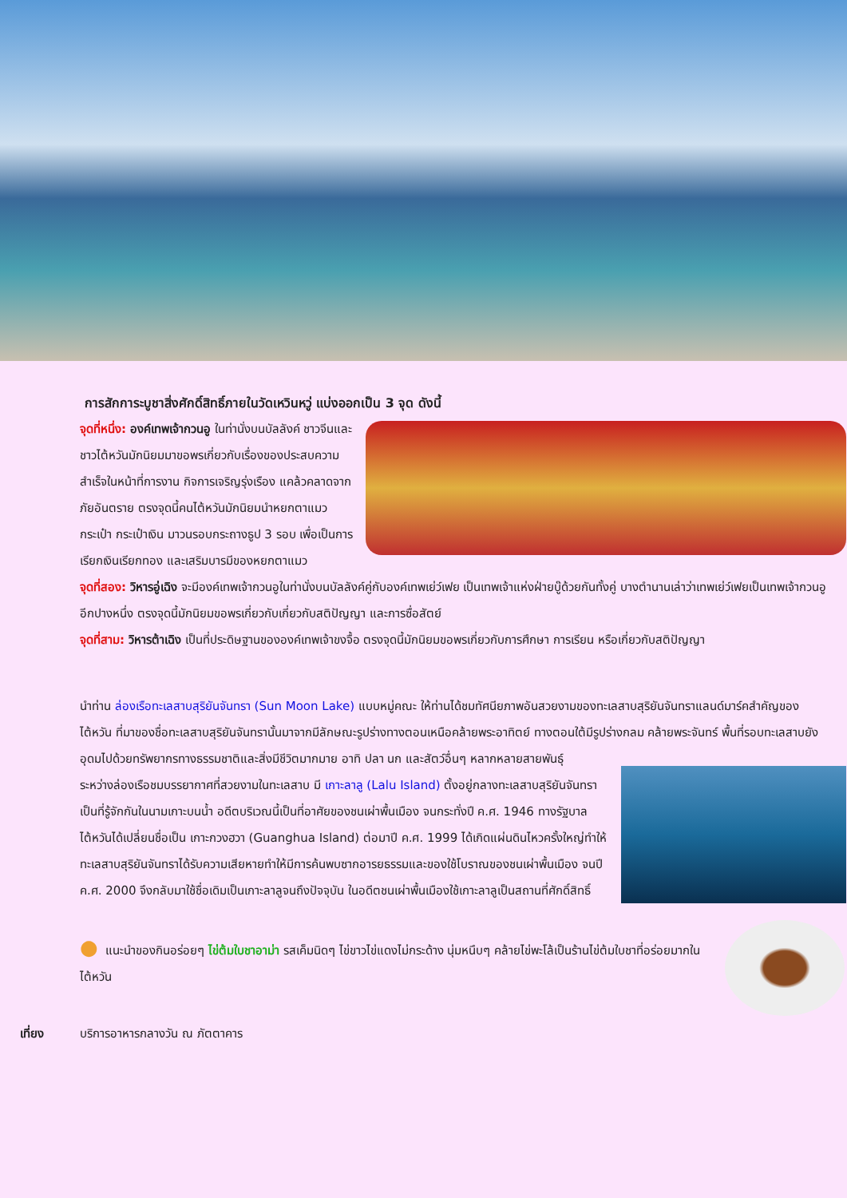การสักการะบูชาสิ่งศักดิ์สิทธิ์ภายในวัดเหวินหวู่ แบ่งออกเป็น 3 จุด ดังนี้
จุดที่หนึ่ง: องค์เทพเจ้ากวนอู ในท่านั่งบนบัลลังค์ ชาวจีนและชาวไต้หวันมักนิยมมาขอพรเกี่ยวกับเรื่องของประสบความสำเร็จในหน้าที่การงาน กิจการเจริญรุ่งเรือง แคล้วคลาดจากภัยอันตราย ตรงจุดนี้คนไต้หวันมักนิยมนำหยกตาแมว กระเป๋า กระเป๋าเงิน มาวนรอบกระถางธูป 3 รอบ เพื่อเป็นการเรียกเงินเรียกทอง และเสริมบารมีของหยกตาแมว
จุดที่สอง: วิหารอู่เฉิง จะมีองค์เทพเจ้ากวนอูในท่านั่งบนบัลลังค์คู่กับองค์เทพเย่ว์เฟย เป็นเทพเจ้าแห่งฝ่ายบู๊ด้วยกันทั้งคู่ บางตำนานเล่าว่าเทพเย่ว์เฟยเป็นเทพเจ้ากวนอูอีกปางหนึ่ง ตรงจุดนี้มักนิยมขอพรเกี่ยวกับเกี่ยวกับสติปัญญา และการซื่อสัตย์
จุดที่สาม: วิหารต้าเฉิง เป็นที่ประดิษฐานขององค์เทพเจ้าขงจื้อ ตรงจุดนี้มักนิยมขอพรเกี่ยวกับการศึกษา การเรียน หรือเกี่ยวกับสติปัญญา
นำท่าน ล่องเรือทะเลสาบสุริยันจันทรา (Sun Moon Lake) แบบหมู่คณะ ให้ท่านได้ชมทัศนียภาพอันสวยงามของทะเลสาบสุริยันจันทราแลนด์มาร์คสำคัญของไต้หวัน ที่มาของชื่อทะเลสาบสุริยันจันทรานั้นมาจากมีลักษณะรูปร่างทางตอนเหนือคล้ายพระอาทิตย์ ทางตอนใต้มีรูปร่างกลม คล้ายพระจันทร์ พื้นที่รอบทะเลสาบยังอุดมไปด้วยทรัพยากรทางธรรมชาติและสิ่งมีชีวิตมากมาย อาทิ ปลา นก และสัตว์อื่นๆ หลากหลายสายพันธุ์
ระหว่างล่องเรือชมบรรยากาศที่สวยงามในทะเลสาบ มี เกาะลาลู (Lalu Island) ตั้งอยู่กลางทะเลสาบสุริยันจันทรา เป็นที่รู้จักกันในนามเกาะบนน้ำ อดีตบริเวณนี้เป็นที่อาศัยของชนเผ่าพื้นเมือง จนกระทั่งปี ค.ศ. 1946 ทางรัฐบาลไต้หวันได้เปลี่ยนชื่อเป็น เกาะกวงฮวา (Guanghua Island) ต่อมาปี ค.ศ. 1999 ได้เกิดแผ่นดินไหวครั้งใหญ่ทำให้ทะเลสาบสุริยันจันทราได้รับความเสียหายทำให้มีการค้นพบซากอารยธรรมและของใช้โบราณของชนเผ่าพื้นเมือง จนปี ค.ศ. 2000 จึงกลับมาใช้ชื่อเดิมเป็นเกาะลาลูจนถึงปัจจุบัน ในอดีตชนเผ่าพื้นเมืองใช้เกาะลาลูเป็นสถานที่ศักดิ์สิทธิ์
● แนะนำของกินอร่อยๆ ไข่ต้มใบชาอาม่า รสเค็มนิดๆ ไข่ขาวไข่แดงไม่กระด้าง นุ่มหนึบๆ คล้ายไข่พะโล้เป็นร้านไข่ต้มใบชาที่อร่อยมากในไต้หวัน
เที่ยง บริการอาหารกลางวัน ณ ภัตตาคาร